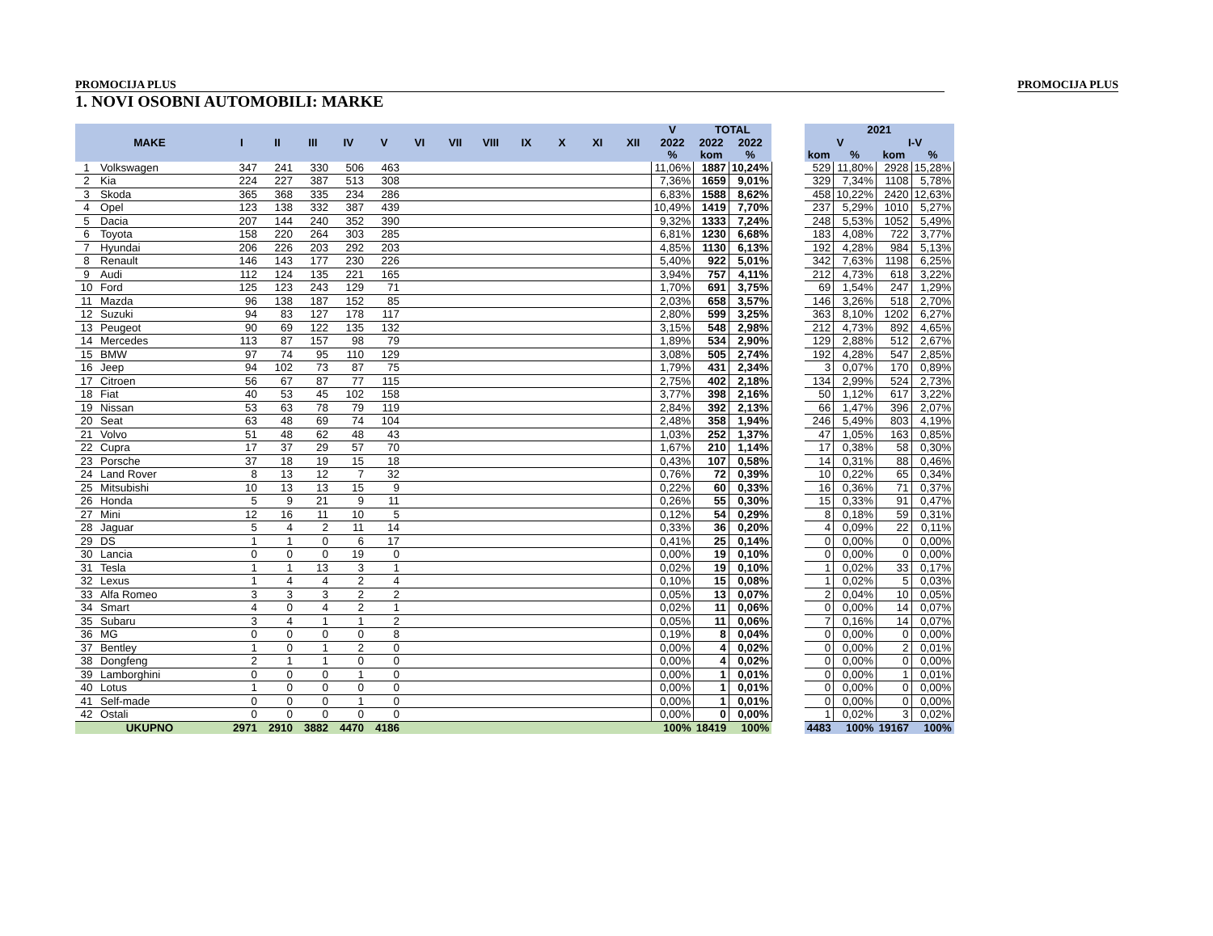PROMOCIJA PLUS PROMOCIJA PLUS
1. NOVI OSOBNI AUTOMOBILI: MARKE
| MAKE | | I | II | III | IV | V | VI | VII | VIII | IX | X | XI | XII | V | TOTAL | |
| --- | --- | --- | --- | --- | --- | --- | --- | --- | --- | --- | --- | --- | --- | --- | --- | --- |
| | | | | | | | | | | | | | | 2022 | 2022 | 2022 |
| | | | | | | | | | | | | | | % | kom | % |
| 1 | Volkswagen | 347 | 241 | 330 | 506 | 463 | | | | | | | | 11,06% | 1887 | 10,24% |
| 2 | Kia | 224 | 227 | 387 | 513 | 308 | | | | | | | | 7,36% | 1659 | 9,01% |
| 3 | Skoda | 365 | 368 | 335 | 234 | 286 | | | | | | | | 6,83% | 1588 | 8,62% |
| 4 | Opel | 123 | 138 | 332 | 387 | 439 | | | | | | | | 10,49% | 1419 | 7,70% |
| 5 | Dacia | 207 | 144 | 240 | 352 | 390 | | | | | | | | 9,32% | 1333 | 7,24% |
| 6 | Toyota | 158 | 220 | 264 | 303 | 285 | | | | | | | | 6,81% | 1230 | 6,68% |
| 7 | Hyundai | 206 | 226 | 203 | 292 | 203 | | | | | | | | 4,85% | 1130 | 6,13% |
| 8 | Renault | 146 | 143 | 177 | 230 | 226 | | | | | | | | 5,40% | 922 | 5,01% |
| 9 | Audi | 112 | 124 | 135 | 221 | 165 | | | | | | | | 3,94% | 757 | 4,11% |
| 10 | Ford | 125 | 123 | 243 | 129 | 71 | | | | | | | | 1,70% | 691 | 3,75% |
| 11 | Mazda | 96 | 138 | 187 | 152 | 85 | | | | | | | | 2,03% | 658 | 3,57% |
| 12 | Suzuki | 94 | 83 | 127 | 178 | 117 | | | | | | | | 2,80% | 599 | 3,25% |
| 13 | Peugeot | 90 | 69 | 122 | 135 | 132 | | | | | | | | 3,15% | 548 | 2,98% |
| 14 | Mercedes | 113 | 87 | 157 | 98 | 79 | | | | | | | | 1,89% | 534 | 2,90% |
| 15 | BMW | 97 | 74 | 95 | 110 | 129 | | | | | | | | 3,08% | 505 | 2,74% |
| 16 | Jeep | 94 | 102 | 73 | 87 | 75 | | | | | | | | 1,79% | 431 | 2,34% |
| 17 | Citroen | 56 | 67 | 87 | 77 | 115 | | | | | | | | 2,75% | 402 | 2,18% |
| 18 | Fiat | 40 | 53 | 45 | 102 | 158 | | | | | | | | 3,77% | 398 | 2,16% |
| 19 | Nissan | 53 | 63 | 78 | 79 | 119 | | | | | | | | 2,84% | 392 | 2,13% |
| 20 | Seat | 63 | 48 | 69 | 74 | 104 | | | | | | | | 2,48% | 358 | 1,94% |
| 21 | Volvo | 51 | 48 | 62 | 48 | 43 | | | | | | | | 1,03% | 252 | 1,37% |
| 22 | Cupra | 17 | 37 | 29 | 57 | 70 | | | | | | | | 1,67% | 210 | 1,14% |
| 23 | Porsche | 37 | 18 | 19 | 15 | 18 | | | | | | | | 0,43% | 107 | 0,58% |
| 24 | Land Rover | 8 | 13 | 12 | 7 | 32 | | | | | | | | 0,76% | 72 | 0,39% |
| 25 | Mitsubishi | 10 | 13 | 13 | 15 | 9 | | | | | | | | 0,22% | 60 | 0,33% |
| 26 | Honda | 5 | 9 | 21 | 9 | 11 | | | | | | | | 0,26% | 55 | 0,30% |
| 27 | Mini | 12 | 16 | 11 | 10 | 5 | | | | | | | | 0,12% | 54 | 0,29% |
| 28 | Jaguar | 5 | 4 | 2 | 11 | 14 | | | | | | | | 0,33% | 36 | 0,20% |
| 29 | DS | 1 | 1 | 0 | 6 | 17 | | | | | | | | 0,41% | 25 | 0,14% |
| 30 | Lancia | 0 | 0 | 0 | 19 | 0 | | | | | | | | 0,00% | 19 | 0,10% |
| 31 | Tesla | 1 | 1 | 13 | 3 | 1 | | | | | | | | 0,02% | 19 | 0,10% |
| 32 | Lexus | 1 | 4 | 4 | 2 | 4 | | | | | | | | 0,10% | 15 | 0,08% |
| 33 | Alfa Romeo | 3 | 3 | 3 | 2 | 2 | | | | | | | | 0,05% | 13 | 0,07% |
| 34 | Smart | 4 | 0 | 4 | 2 | 1 | | | | | | | | 0,02% | 11 | 0,06% |
| 35 | Subaru | 3 | 4 | 1 | 1 | 2 | | | | | | | | 0,05% | 11 | 0,06% |
| 36 | MG | 0 | 0 | 0 | 0 | 8 | | | | | | | | 0,19% | 8 | 0,04% |
| 37 | Bentley | 1 | 0 | 1 | 2 | 0 | | | | | | | | 0,00% | 4 | 0,02% |
| 38 | Dongfeng | 2 | 1 | 1 | 0 | 0 | | | | | | | | 0,00% | 4 | 0,02% |
| 39 | Lamborghini | 0 | 0 | 0 | 1 | 0 | | | | | | | | 0,00% | 1 | 0,01% |
| 40 | Lotus | 1 | 0 | 0 | 0 | 0 | | | | | | | | 0,00% | 1 | 0,01% |
| 41 | Self-made | 0 | 0 | 0 | 1 | 0 | | | | | | | | 0,00% | 1 | 0,01% |
| 42 | Ostali | 0 | 0 | 0 | 0 | 0 | | | | | | | | 0,00% | 0 | 0,00% |
| UKUPNO | | 2971 | 2910 | 3882 | 4470 | 4186 | | | | | | | | 100% | 18419 | 100% |
| 2021 | | | |
| --- | --- | --- | --- |
| V | | I-V | |
| kom | % | kom | % |
| 529 | 11,80% | 2928 | 15,28% |
| 329 | 7,34% | 1108 | 5,78% |
| 458 | 10,22% | 2420 | 12,63% |
| 237 | 5,29% | 1010 | 5,27% |
| 248 | 5,53% | 1052 | 5,49% |
| 183 | 4,08% | 722 | 3,77% |
| 192 | 4,28% | 984 | 5,13% |
| 342 | 7,63% | 1198 | 6,25% |
| 212 | 4,73% | 618 | 3,22% |
| 69 | 1,54% | 247 | 1,29% |
| 146 | 3,26% | 518 | 2,70% |
| 363 | 8,10% | 1202 | 6,27% |
| 212 | 4,73% | 892 | 4,65% |
| 129 | 2,88% | 512 | 2,67% |
| 192 | 4,28% | 547 | 2,85% |
| 3 | 0,07% | 170 | 0,89% |
| 134 | 2,99% | 524 | 2,73% |
| 50 | 1,12% | 617 | 3,22% |
| 66 | 1,47% | 396 | 2,07% |
| 246 | 5,49% | 803 | 4,19% |
| 47 | 1,05% | 163 | 0,85% |
| 17 | 0,38% | 58 | 0,30% |
| 14 | 0,31% | 88 | 0,46% |
| 10 | 0,22% | 65 | 0,34% |
| 16 | 0,36% | 71 | 0,37% |
| 15 | 0,33% | 91 | 0,47% |
| 8 | 0,18% | 59 | 0,31% |
| 4 | 0,09% | 22 | 0,11% |
| 0 | 0,00% | 0 | 0,00% |
| 0 | 0,00% | 0 | 0,00% |
| 1 | 0,02% | 33 | 0,17% |
| 1 | 0,02% | 5 | 0,03% |
| 2 | 0,04% | 10 | 0,05% |
| 0 | 0,00% | 14 | 0,07% |
| 7 | 0,16% | 14 | 0,07% |
| 0 | 0,00% | 0 | 0,00% |
| 0 | 0,00% | 2 | 0,01% |
| 0 | 0,00% | 0 | 0,00% |
| 0 | 0,00% | 1 | 0,01% |
| 0 | 0,00% | 0 | 0,00% |
| 0 | 0,00% | 0 | 0,00% |
| 1 | 0,02% | 3 | 0,02% |
| 4483 | 100% | 19167 | 100% |